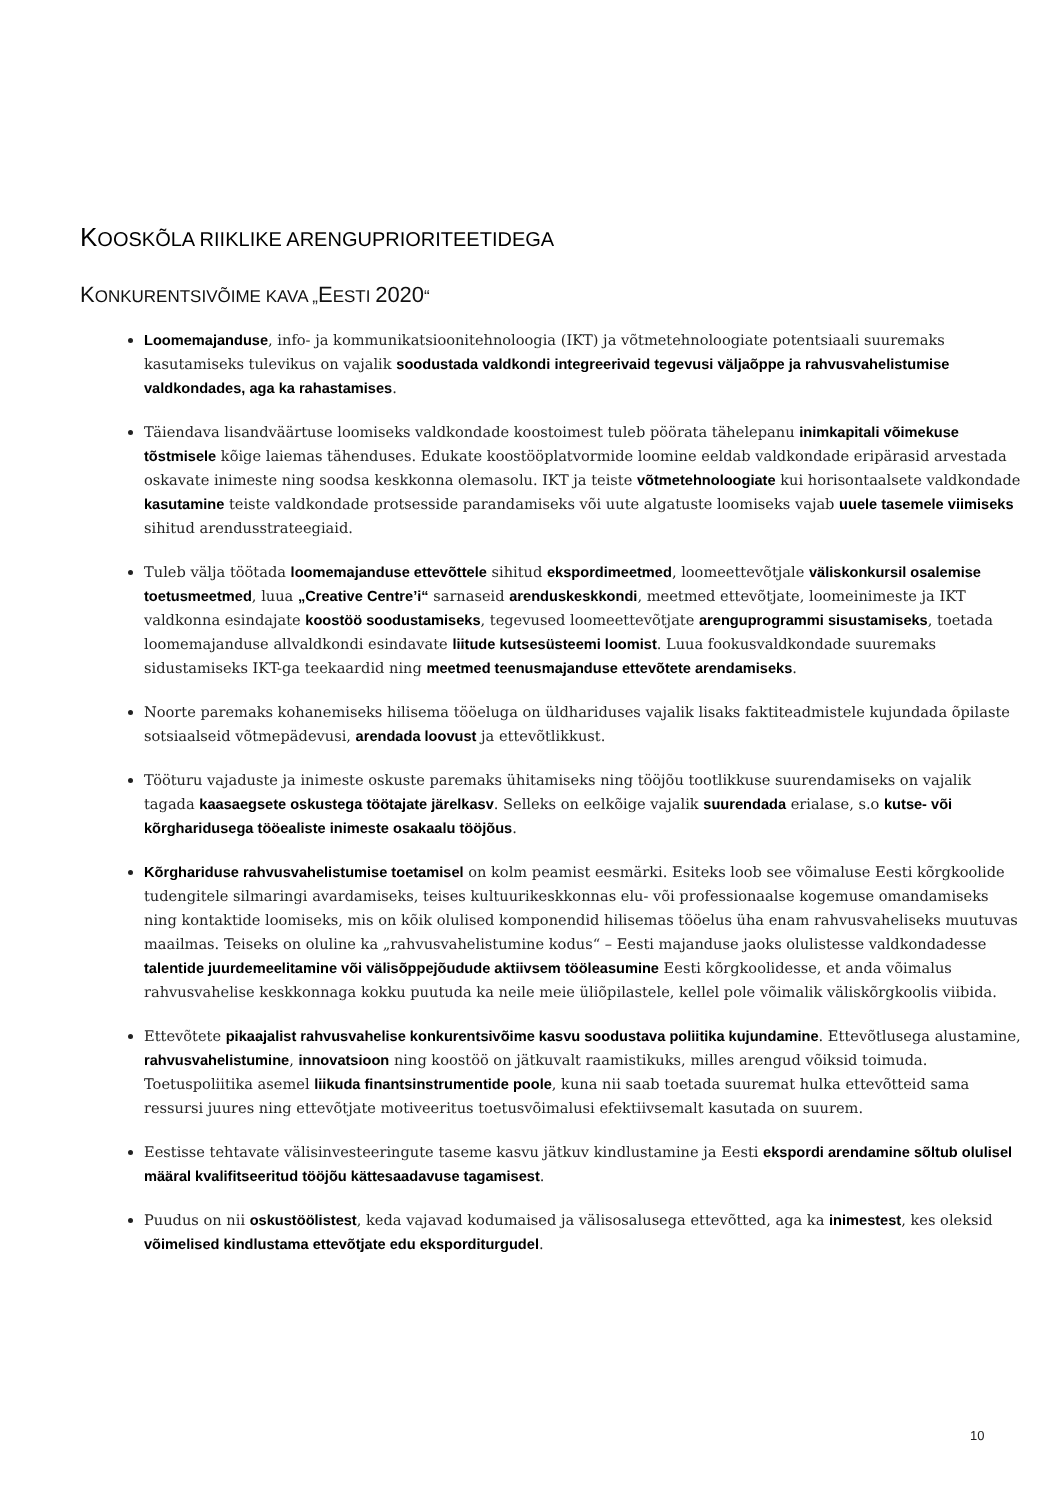KOOSKÕLA RIIKLIKE ARENGUPRIORITEETIDEGA
KONKURENTSIVÕIME KAVA „EESTI 2020“
Loomemajanduse, info- ja kommunikatsioonitehnoloogia (IKT) ja võtmetehnoloogiate potentsiaali suuremaks kasutamiseks tulevikus on vajalik soodustada valdkondi integreerivaid tegevusi väljaõppe ja rahvusvahelistumise valdkondades, aga ka rahastamises.
Täiendava lisandväärtuse loomiseks valdkondade koostoimest tuleb pöörata tähelepanu inimkapitali võimekuse tõstmisele kõige laiemas tähenduses. Edukate koostööplatvormide loomine eeldab valdkondade eripärasid arvestada oskavate inimeste ning soodsa keskkonna olemasolu. IKT ja teiste võtmetehnoloogiate kui horisontaalsete valdkondade kasutamine teiste valdkondade protsesside parandamiseks või uute algatuste loomiseks vajab uuele tasemele viimiseks sihitud arendusstrateegiaid.
Tuleb välja töötada loomemajanduse ettevõttele sihitud ekspordimeetmed, loomeettevõtjale väliskonkursil osalemise toetusmeetmed, luua „Creative Centre’i“ sarnaseid arenduskeskkondi, meetmed ettevõtjate, loomeinimeste ja IKT valdkonna esindajate koostöö soodustamiseks, tegevused loomeettevõtjate arenguprogrammi sisustamiseks, toetada loomemajanduse allvaldkondi esindavate liitude kutsesüsteemi loomist. Luua fookusvaldkondade suuremaks sidustamiseks IKT-ga teekaardid ning meetmed teenusmajanduse ettevõtete arendamiseks.
Noorte paremaks kohanemiseks hilisema tööeluga on üldhariduses vajalik lisaks faktiteadmistele kujundada õpilaste sotsiaalseid võtmepädevusi, arendada loovust ja ettevõtlikkust.
Tööturu vajaduste ja inimeste oskuste paremaks ühitamiseks ning tööjõu tootlikkuse suurendamiseks on vajalik tagada kaasaegsete oskustega töötajate järelkasv. Selleks on eelkõige vajalik suurendada erialase, s.o kutse- või kõrgharidusega tööealiste inimeste osakaalu tööjõus.
Kõrghariduse rahvusvahelistumise toetamisel on kolm peamist eesmärki. Esiteks loob see võimaluse Eesti kõrgkoolide tudengitele silmaringi avardamiseks, teises kultuurikeskkonnas elu- või professionaalse kogemuse omandamiseks ning kontaktide loomiseks, mis on kõik olulised komponendid hilisemas tööelus üha enam rahvusvaheliseks muutuvas maailmas. Teiseks on oluline ka „rahvusvahelistumine kodus“ – Eesti majanduse jaoks olulistesse valdkondadesse talentide juurdemeelitamine või välisõppejõudude aktiivsem tööleasumine Eesti kõrgkoolidesse, et anda võimalus rahvusvahelise keskkonnaga kokku puutuda ka neile meie üliõpilastele, kellel pole võimalik väliskõrgkoolis viibida.
Ettevõtete pikaajalist rahvusvahelise konkurentsivõime kasvu soodustava poliitika kujundamine. Ettevõtlusega alustamine, rahvusvahelistumine, innovatsioon ning koostöö on jätkuvalt raamistikuks, milles arengud võiksid toimuda. Toetuspoliitika asemel liikuda finantsinstrumentide poole, kuna nii saab toetada suuremat hulka ettevõtteid sama ressursi juures ning ettevõtjate motiveeritus toetusvõimalusi efektiivsemalt kasutada on suurem.
Eestisse tehtavate välisinvesteeringute taseme kasvu jätkuv kindlustamine ja Eesti ekspordi arendamine sõltub olulisel määral kvalifitseeritud tööjõu kättesaadavuse tagamisest.
Puudus on nii oskustöölistest, keda vajavad kodumaised ja välisosalusega ettevõtted, aga ka inimestest, kes oleksid võimelised kindlustama ettevõtjate edu eksporditurgudel.
10